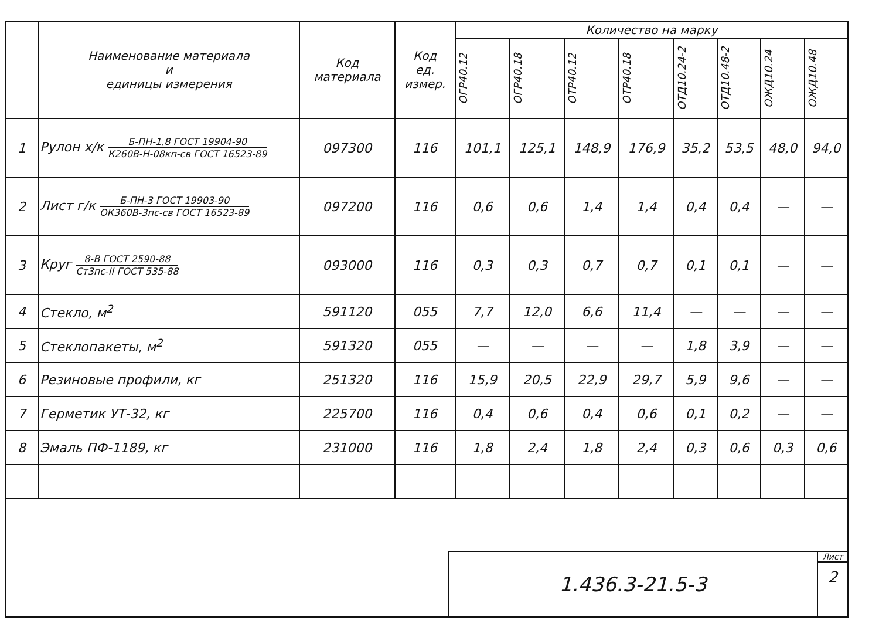| | Наименование материала и единицы измерения | Код материала | Код ед. измер. | Количество на марку | | | | | | | |
| --- | --- | --- | --- | --- | --- | --- | --- | --- | --- | --- | --- |
| | | | | ОГР40.12 | ОГР40.18 | ОТР40.12 | ОТР40.18 | ОТД10.24-2 | ОТД10.48-2 | ОЖД10.24 | ОЖД10.48 |
| 1 | Рулон х/к Б-ПН-1,8 ГОСТ 19904-90 К260В-Н-08кп-св ГОСТ 16523-89 | 097300 | 116 | 101,1 | 125,1 | 148,9 | 176,9 | 35,2 | 53,5 | 48,0 | 94,0 |
| 2 | Лист г/к Б-ПН-3 ГОСТ 19903-90 ОК360В-3пс-св ГОСТ 16523-89 | 097200 | 116 | 0,6 | 0,6 | 1,4 | 1,4 | 0,4 | 0,4 | — | — |
| 3 | Круг 8-В ГОСТ 2590-88 Ст3пс-II ГОСТ 535-88 | 093000 | 116 | 0,3 | 0,3 | 0,7 | 0,7 | 0,1 | 0,1 | — | — |
| 4 | Стекло, м<sup>2</sup> | 591120 | 055 | 7,7 | 12,0 | 6,6 | 11,4 | — | — | — | — |
| 5 | Стеклопакеты, м<sup>2</sup> | 591320 | 055 | — | — | — | — | 1,8 | 3,9 | — | — |
| 6 | Резиновые профили, кг | 251320 | 116 | 15,9 | 20,5 | 22,9 | 29,7 | 5,9 | 9,6 | — | — |
| 7 | Герметик УТ-32, кг | 225700 | 116 | 0,4 | 0,6 | 0,4 | 0,6 | 0,1 | 0,2 | — | — |
| 8 | Эмаль ПФ-1189, кг | 231000 | 116 | 1,8 | 2,4 | 1,8 | 2,4 | 0,3 | 0,6 | 0,3 | 0,6 |
1.436.3-21.5-3
Лист
2